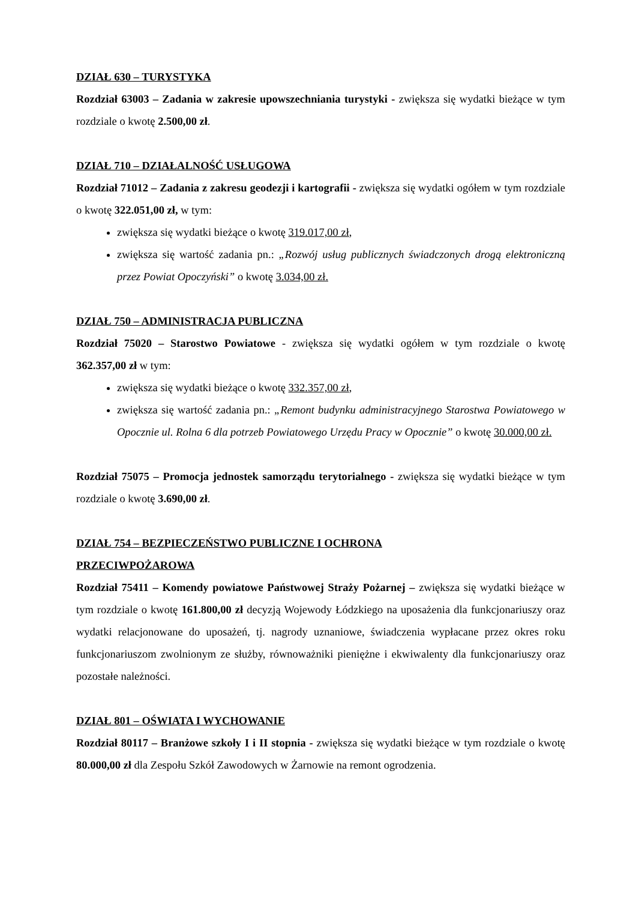DZIAŁ 630 – TURYSTYKA
Rozdział 63003 – Zadania w zakresie upowszechniania turystyki - zwiększa się wydatki bieżące w tym rozdziale o kwotę 2.500,00 zł.
DZIAŁ 710 – DZIAŁALNOŚĆ USŁUGOWA
Rozdział 71012 – Zadania z zakresu geodezji i kartografii - zwiększa się wydatki ogółem w tym rozdziale o kwotę 322.051,00 zł, w tym:
zwiększa się wydatki bieżące o kwotę 319.017,00 zł,
zwiększa się wartość zadania pn.: „Rozwój usług publicznych świadczonych drogą elektroniczną przez Powiat Opoczyński” o kwotę 3.034,00 zł.
DZIAŁ 750 – ADMINISTRACJA PUBLICZNA
Rozdział 75020 – Starostwo Powiatowe - zwiększa się wydatki ogółem w tym rozdziale o kwotę 362.357,00 zł w tym:
zwiększa się wydatki bieżące o kwotę 332.357,00 zł,
zwiększa się wartość zadania pn.: „Remont budynku administracyjnego Starostwa Powiatowego w Opocznie ul. Rolna 6 dla potrzeb Powiatowego Urzędu Pracy w Opocznie” o kwotę 30.000,00 zł.
Rozdział 75075 – Promocja jednostek samorządu terytorialnego - zwiększa się wydatki bieżące w tym rozdziale o kwotę 3.690,00 zł.
DZIAŁ 754 – BEZPIECZEŃSTWO PUBLICZNE I OCHRONA
PRZECIWPOŻAROWA
Rozdział 75411 – Komendy powiatowe Państwowej Straży Pożarnej – zwiększa się wydatki bieżące w tym rozdziale o kwotę 161.800,00 zł decyzją Wojewody Łódzkiego na uposażenia dla funkcjonariuszy oraz wydatki relacjonowane do uposażeń, tj. nagrody uznaniowe, świadczenia wypłacane przez okres roku funkcjonariuszom zwolnionym ze służby, równoważniki pieniężne i ekwiwalenty dla funkcjonariuszy oraz pozostałe należności.
DZIAŁ 801 – OŚWIATA I WYCHOWANIE
Rozdział 80117 – Branżowe szkoły I i II stopnia - zwiększa się wydatki bieżące w tym rozdziale o kwotę 80.000,00 zł dla Zespołu Szkół Zawodowych w Żarnowie na remont ogrodzenia.